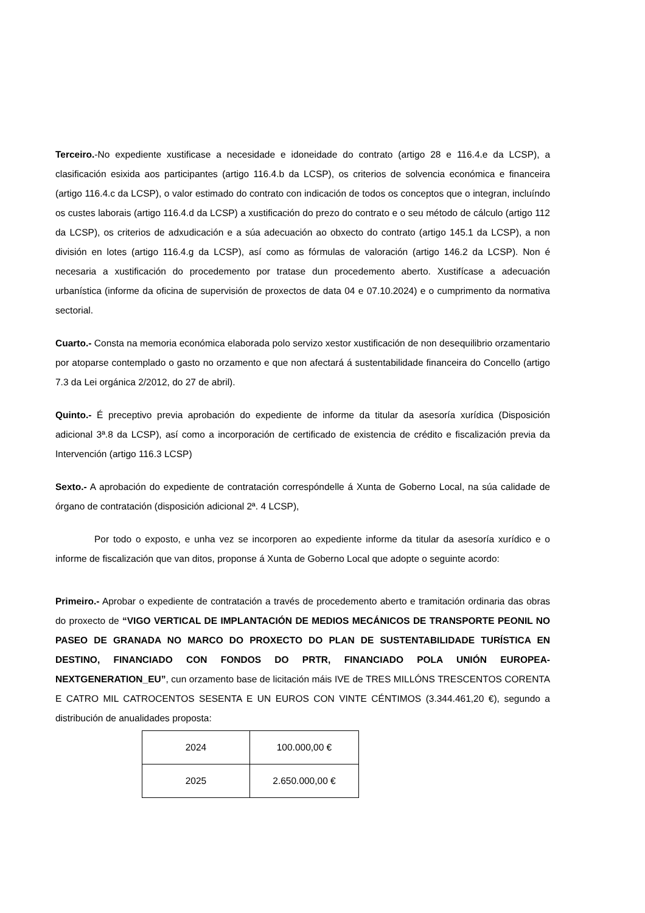Terceiro.-No expediente xustificase a necesidade e idoneidade do contrato (artigo 28 e 116.4.e da LCSP), a clasificación esixida aos participantes (artigo 116.4.b da LCSP), os criterios de solvencia económica e financeira (artigo 116.4.c da LCSP), o valor estimado do contrato con indicación de todos os conceptos que o integran, incluíndo os custes laborais (artigo 116.4.d da LCSP) a xustificación do prezo do contrato e o seu método de cálculo (artigo 112 da LCSP), os criterios de adxudicación e a súa adecuación ao obxecto do contrato (artigo 145.1 da LCSP), a non división en lotes (artigo 116.4.g da LCSP), así como as fórmulas de valoración (artigo 146.2 da LCSP). Non é necesaria a xustificación do procedemento por tratase dun procedemento aberto. Xustifícase a adecuación urbanística (informe da oficina de supervisión de proxectos de data 04 e 07.10.2024) e o cumprimento da normativa sectorial.
Cuarto.- Consta na memoria económica elaborada polo servizo xestor xustificación de non desequilibrio orzamentario por atoparse contemplado o gasto no orzamento e que non afectará á sustentabilidade financeira do Concello (artigo 7.3 da Lei orgánica 2/2012, do 27 de abril).
Quinto.- É preceptivo previa aprobación do expediente de informe da titular da asesoría xurídica (Disposición adicional 3ª.8 da LCSP), así como a incorporación de certificado de existencia de crédito e fiscalización previa da Intervención (artigo 116.3 LCSP)
Sexto.- A aprobación do expediente de contratación correspóndelle á Xunta de Goberno Local, na súa calidade de órgano de contratación (disposición adicional 2ª. 4 LCSP),
Por todo o exposto, e unha vez se incorporen ao expediente informe da titular da asesoría xurídico e o informe de fiscalización que van ditos, proponse á Xunta de Goberno Local que adopte o seguinte acordo:
Primeiro.- Aprobar o expediente de contratación a través de procedemento aberto e tramitación ordinaria das obras do proxecto de “VIGO VERTICAL DE IMPLANTACIÓN DE MEDIOS MECÁNICOS DE TRANSPORTE PEONIL NO PASEO DE GRANADA NO MARCO DO PROXECTO DO PLAN DE SUSTENTABILIDADE TURÍSTICA EN DESTINO, FINANCIADO CON FONDOS DO PRTR, FINANCIADO POLA UNIÓN EUROPEA-NEXTGENERATION_EU”, cun orzamento base de licitación máis IVE de TRES MILLÓNS TRESCENTOS CORENTA E CATRO MIL CATROCENTOS SESENTA E UN EUROS CON VINTE CÉNTIMOS (3.344.461,20 €), segundo a distribución de anualidades proposta:
| 2024 | 100.000,00 € |
| 2025 | 2.650.000,00 € |